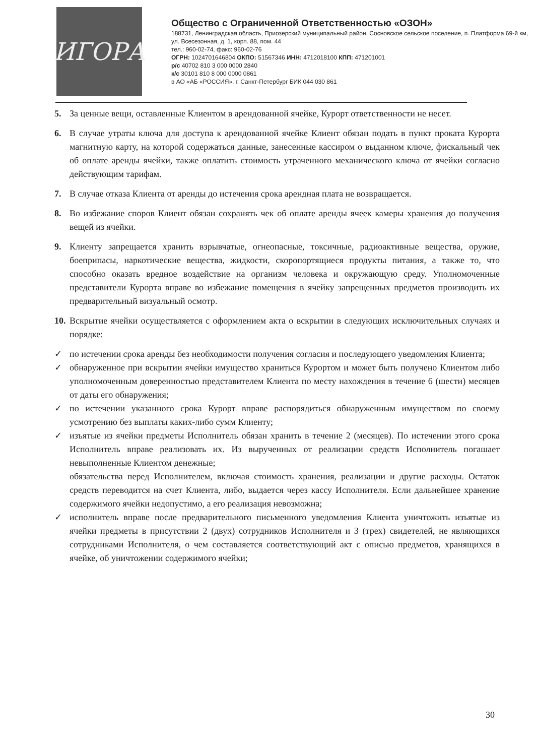ИГОРА
Общество с Ограниченной Ответственностью «ОЗОН»
188731, Ленинградская область, Приозерский муниципальный район, Сосновское сельское поселение, п. Платформа 69-й км, ул. Всесезонная, д. 1, корп. 88, пом. 44
тел.: 960-02-74, факс: 960-02-76
ОГРН: 1024701646804 ОКПО: 51567346 ИНН: 4712018100 КПП: 471201001
р/с 40702 810 3 000 0000 2840
к/с 30101 810 8 000 0000 0861
в АО «АБ «РОССИЯ», г. Санкт-Петербург БИК 044 030 861
5. За ценные вещи, оставленные Клиентом в арендованной ячейке, Курорт ответственности не несет.
6. В случае утраты ключа для доступа к арендованной ячейке Клиент обязан подать в пункт проката Курорта магнитную карту, на которой содержаться данные, занесенные кассиром о выданном ключе, фискальный чек об оплате аренды ячейки, также оплатить стоимость утраченного механического ключа от ячейки согласно действующим тарифам.
7. В случае отказа Клиента от аренды до истечения срока арендная плата не возвращается.
8. Во избежание споров Клиент обязан сохранять чек об оплате аренды ячеек камеры хранения до получения вещей из ячейки.
9. Клиенту запрещается хранить взрывчатые, огнеопасные, токсичные, радиоактивные вещества, оружие, боеприпасы, наркотические вещества, жидкости, скоропортящиеся продукты питания, а также то, что способно оказать вредное воздействие на организм человека и окружающую среду. Уполномоченные представители Курорта вправе во избежание помещения в ячейку запрещенных предметов производить их предварительный визуальный осмотр.
10. Вскрытие ячейки осуществляется с оформлением акта о вскрытии в следующих исключительных случаях и порядке:
✓ по истечении срока аренды без необходимости получения согласия и последующего уведомления Клиента;
✓ обнаруженное при вскрытии ячейки имущество храниться Курортом и может быть получено Клиентом либо уполномоченным доверенностью представителем Клиента по месту нахождения в течение 6 (шести) месяцев от даты его обнаружения;
✓ по истечении указанного срока Курорт вправе распорядиться обнаруженным имуществом по своему усмотрению без выплаты каких-либо сумм Клиенту;
✓ изъятые из ячейки предметы Исполнитель обязан хранить в течение 2 (месяцев). По истечении этого срока Исполнитель вправе реализовать их. Из вырученных от реализации средств Исполнитель погашает невыполненные Клиентом денежные;
обязательства перед Исполнителем, включая стоимость хранения, реализации и другие расходы. Остаток средств переводится на счет Клиента, либо, выдается через кассу Исполнителя. Если дальнейшее хранение содержимого ячейки недопустимо, а его реализация невозможна;
✓ исполнитель вправе после предварительного письменного уведомления Клиента уничтожить изъятые из ячейки предметы в присутствии 2 (двух) сотрудников Исполнителя и 3 (трех) свидетелей, не являющихся сотрудниками Исполнителя, о чем составляется соответствующий акт с описью предметов, хранящихся в ячейке, об уничтожении содержимого ячейки;
30